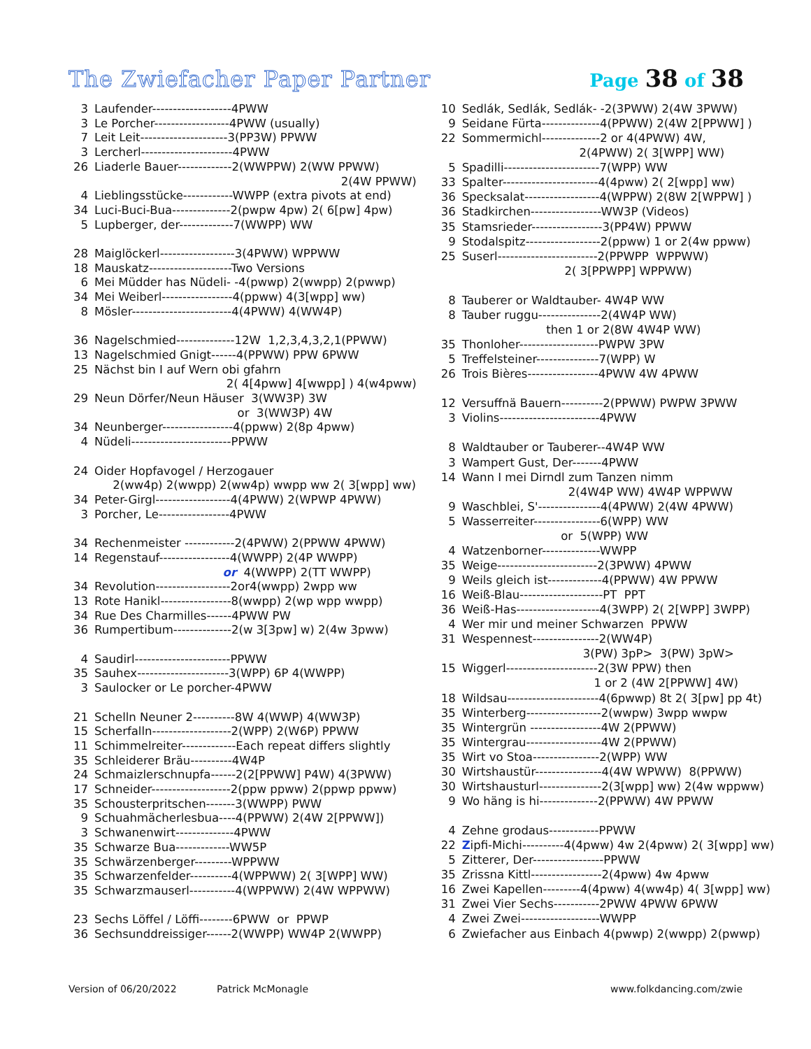The Zwiefacher Paper Partner
Page 38 of 38
| 3 | Laufender-------------------4PWW |
| 3 | Le Porcher------------------4PWW (usually) |
| 7 | Leit Leit---------------------3(PP3W) PPWW |
| 3 | Lercherl----------------------4PWW |
| 26 | Liaderle Bauer-------------2(WWPPW) 2(WW PPWW) |
| | 2(4W PPWW) |
| 4 | Lieblingsstücke------------WWPP (extra pivots at end) |
| 34 | Luci-Buci-Bua--------------2(pwpw 4pw) 2( 6[pw] 4pw) |
| 5 | Lupberger, der-------------7(WWPP) WW |
| 28 | Maiglöckerl------------------3(4PWW) WPPWW |
| 18 | Mauskatz--------------------Two Versions |
| 6 | Mei Müdder has Nüdeli- -4(pwwp) 2(wwpp) 2(pwwp) |
| 34 | Mei Weiberl-----------------4(ppww) 4(3[wpp] ww) |
| 8 | Mösler------------------------4(4PWW) 4(WW4P) |
| 36 | Nagelschmied--------------12W 1,2,3,4,3,2,1(PPWW) |
| 13 | Nagelschmied Gnigt------4(PPWW) PPW 6PWW |
| 25 | Nächst bin I auf Wern obi gfahrn |
| | 2( 4[4pww] 4[wwpp] ) 4(w4pww) |
| 29 | Neun Dörfer/Neun Häuser 3(WW3P) 3W |
| | or 3(WW3P) 4W |
| 34 | Neunberger-----------------4(ppww) 2(8p 4pww) |
| 4 | Nüdeli------------------------PPWW |
| 24 | Oider Hopfavogel / Herzogauer |
| | 2(ww4p) 2(wwpp) 2(ww4p) wwpp ww 2( 3[wpp] ww) |
| 34 | Peter-Girgl------------------4(4PWW) 2(WPWP 4PWW) |
| 3 | Porcher, Le-----------------4PWW |
| 34 | Rechenmeister ------------2(4PWW) 2(PPWW 4PWW) |
| 14 | Regenstauf-----------------4(WWPP) 2(4P WWPP) |
| | or 4(WWPP) 2(TT WWPP) |
| 34 | Revolution------------------2or4(wwpp) 2wpp ww |
| 13 | Rote Hanikl-----------------8(wwpp) 2(wp wpp wwpp) |
| 34 | Rue Des Charmilles------4PWW PW |
| 36 | Rumpertibum--------------2(w 3[3pw] w) 2(4w 3pww) |
| 4 | Saudirl-----------------------PPWW |
| 35 | Sauhex----------------------3(WPP) 6P 4(WWPP) |
| 3 | Saulocker or Le porcher-4PWW |
| 21 | Schelln Neuner 2----------8W 4(WWP) 4(WW3P) |
| 15 | Scherfalln-------------------2(WPP) 2(W6P) PPWW |
| 11 | Schimmelreiter-------------Each repeat differs slightly |
| 35 | Schleiderer Bräu----------4W4P |
| 24 | Schmaizlerschnupfa------2(2[PPWW] P4W) 4(3PWW) |
| 17 | Schneider-------------------2(ppw ppww) 2(ppwp ppww) |
| 35 | Schousterpritschen-------3(WWPP) PWW |
| 9 | Schuahmächerlesbua----4(PPWW) 2(4W 2[PPWW]) |
| 3 | Schwanenwirt--------------4PWW |
| 35 | Schwarze Bua-------------WW5P |
| 35 | Schwärzenberger---------WPPWW |
| 35 | Schwarzenfelder----------4(WPPWW) 2( 3[WPP] WW) |
| 35 | Schwarzmauserl-----------4(WPPWW) 2(4W WPPWW) |
| 23 | Sechs Löffel / Löffi--------6PWW or PPWP |
| 36 | Sechsunddreissiger------2(WWPP) WW4P 2(WWPP) |
| 10 | Sedlák, Sedlák, Sedlák- -2(3PWW) 2(4W 3PWW) |
| 9 | Seidane Fürta--------------4(PPWW) 2(4W 2[PPWW] ) |
| 22 | Sommermichl--------------2 or 4(4PWW) 4W, |
| | 2(4PWW) 2( 3[WPP] WW) |
| 5 | Spadilli-----------------------7(WPP) WW |
| 33 | Spalter-----------------------4(4pww) 2( 2[wpp] ww) |
| 36 | Specksalat------------------4(WPPW) 2(8W 2[WPPW] ) |
| 36 | Stadkirchen-----------------WW3P (Videos) |
| 35 | Stamsrieder-----------------3(PP4W) PPWW |
| 9 | Stodalspitz------------------2(ppww) 1 or 2(4w ppww) |
| 25 | Suserl------------------------2(PPWPP WPPWW) |
| | 2( 3[PPWPP] WPPWW) |
| 8 | Tauberer or Waldtauber- 4W4P WW |
| 8 | Tauber ruggu---------------2(4W4P WW) |
| | then 1 or 2(8W 4W4P WW) |
| 35 | Thonloher-------------------PWPW 3PW |
| 5 | Treffelsteiner---------------7(WPP) W |
| 26 | Trois Bières-----------------4PWW 4W 4PWW |
| 12 | Versuffnä Bauern----------2(PPWW) PWPW 3PWW |
| 3 | Violins------------------------4PWW |
| 8 | Waldtauber or Tauberer--4W4P WW |
| 3 | Wampert Gust, Der-------4PWW |
| 14 | Wann I mei Dirndl zum Tanzen nimm |
| | 2(4W4P WW) 4W4P WPPWW |
| 9 | Waschblei, S'---------------4(4PWW) 2(4W 4PWW) |
| 5 | Wasserreiter----------------6(WPP) WW |
| | or 5(WPP) WW |
| 4 | Watzenborner--------------WWPP |
| 35 | Weige------------------------2(3PWW) 4PWW |
| 9 | Weils gleich ist-------------4(PPWW) 4W PPWW |
| 16 | Weiß-Blau--------------------PT PPT |
| 36 | Weiß-Has--------------------4(3WPP) 2( 2[WPP] 3WPP) |
| 4 | Wer mir und meiner Schwarzen PPWW |
| 31 | Wespennest----------------2(WW4P) |
| | 3(PW) 3pP> 3(PW) 3pW> |
| 15 | Wiggerl----------------------2(3W PPW) then |
| | 1 or 2 (4W 2[PPWW] 4W) |
| 18 | Wildsau----------------------4(6pwwp) 8t 2( 3[pw] pp 4t) |
| 35 | Winterberg------------------2(wwpw) 3wpp wwpw |
| 35 | Wintergrün -----------------4W 2(PPWW) |
| 35 | Wintergrau------------------4W 2(PPWW) |
| 35 | Wirt vo Stoa----------------2(WPP) WW |
| 30 | Wirtshaustür----------------4(4W WPWW) 8(PPWW) |
| 30 | Wirtshausturl---------------2(3[wpp] ww) 2(4w wppww) |
| 9 | Wo häng is hi--------------2(PPWW) 4W PPWW |
| 4 | Zehne grodaus------------PPWW |
| 22 | Z ipfi-Michi----------4(4pww) 4w 2(4pww) 2( 3[wpp] ww) |
| 5 | Zitterer, Der-----------------PPWW |
| 35 | Zrissna Kittl-----------------2(4pww) 4w 4pww |
| 16 | Zwei Kapellen---------4(4pww) 4(ww4p) 4( 3[wpp] ww) |
| 31 | Zwei Vier Sechs-----------2PWW 4PWW 6PWW |
| 4 | Zwei Zwei-------------------WWPP |
| 6 | Zwiefacher aus Einbach 4(pwwp) 2(wwpp) 2(pwwp) |
Version of 06/20/2022 Patrick McMonagle www.folkdancing.com/zwie